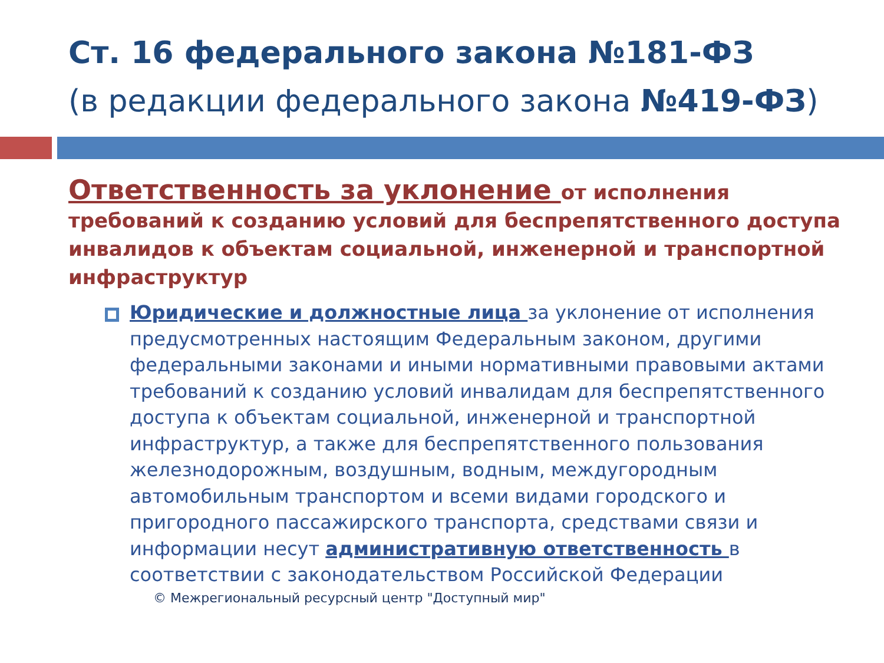Ст. 16 федерального закона №181-ФЗ
(в редакции федерального закона №419-ФЗ)
Ответственность за уклонение от исполнения требований к созданию условий для беспрепятственного доступа инвалидов к объектам социальной, инженерной и транспортной инфраструктур
Юридические и должностные лица за уклонение от исполнения предусмотренных настоящим Федеральным законом, другими федеральными законами и иными нормативными правовыми актами требований к созданию условий инвалидам для беспрепятственного доступа к объектам социальной, инженерной и транспортной инфраструктур, а также для беспрепятственного пользования железнодорожным, воздушным, водным, междугородным автомобильным транспортом и всеми видами городского и пригородного пассажирского транспорта, средствами связи и информации несут административную ответственность в соответствии с законодательством Российской Федерации
© Межрегиональный ресурсный центр "Доступный мир"